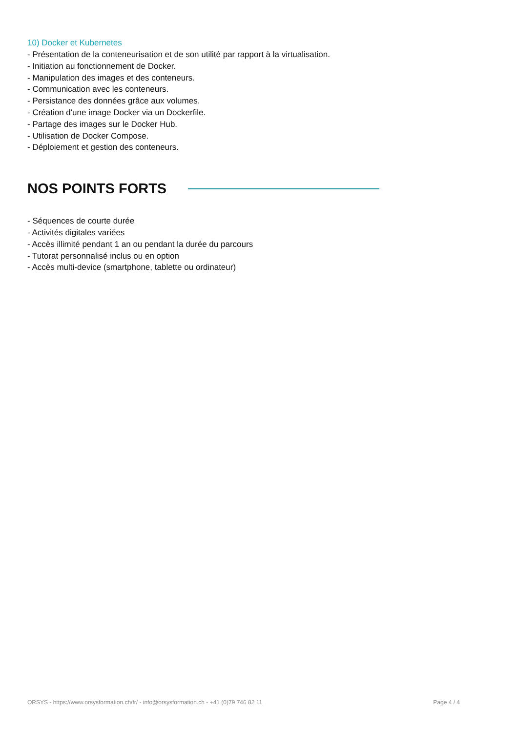10) Docker et Kubernetes
- Présentation de la conteneurisation et de son utilité par rapport à la virtualisation.
- Initiation au fonctionnement de Docker.
- Manipulation des images et des conteneurs.
- Communication avec les conteneurs.
- Persistance des données grâce aux volumes.
- Création d'une image Docker via un Dockerfile.
- Partage des images sur le Docker Hub.
- Utilisation de Docker Compose.
- Déploiement et gestion des conteneurs.
NOS POINTS FORTS
- Séquences de courte durée
- Activités digitales variées
- Accès illimité pendant 1 an ou pendant la durée du parcours
- Tutorat personnalisé inclus ou en option
- Accès multi-device (smartphone, tablette ou ordinateur)
ORSYS - https://www.orsysformation.ch/fr/ - info@orsysformation.ch - +41 (0)79 746 82 11 Page 4 / 4